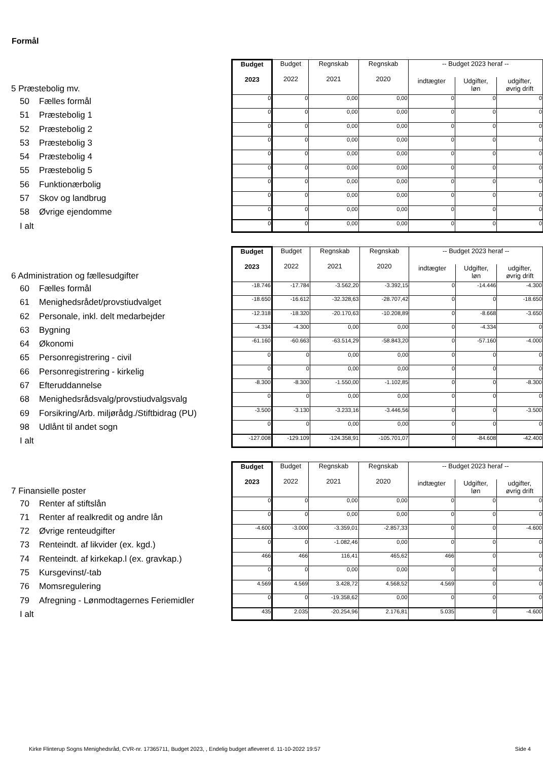Formål
5 Præstebolig mv.
50 Fælles formål
51 Præstebolig 1
52 Præstebolig 2
53 Præstebolig 3
54 Præstebolig 4
55 Præstebolig 5
56 Funktionærbolig
57 Skov og landbrug
58 Øvrige ejendomme
I alt
| Budget 2023 | Budget 2022 | Regnskab 2021 | Regnskab 2020 | -- Budget 2023 heraf -- | | |
| --- | --- | --- | --- | --- | --- | --- |
| | | | | indtægter | Udgifter, løn | udgifter, øvrig drift |
| 0 | 0 | 0,00 | 0,00 | 0 | 0 | 0 |
| 0 | 0 | 0,00 | 0,00 | 0 | 0 | 0 |
| 0 | 0 | 0,00 | 0,00 | 0 | 0 | 0 |
| 0 | 0 | 0,00 | 0,00 | 0 | 0 | 0 |
| 0 | 0 | 0,00 | 0,00 | 0 | 0 | 0 |
| 0 | 0 | 0,00 | 0,00 | 0 | 0 | 0 |
| 0 | 0 | 0,00 | 0,00 | 0 | 0 | 0 |
| 0 | 0 | 0,00 | 0,00 | 0 | 0 | 0 |
| 0 | 0 | 0,00 | 0,00 | 0 | 0 | 0 |
| 0 | 0 | 0,00 | 0,00 | 0 | 0 | 0 |
6 Administration og fællesudgifter
60 Fælles formål
61 Menighedsrådet/provstiudvalget
62 Personale, inkl. delt medarbejder
63 Bygning
64 Økonomi
65 Personregistrering - civil
66 Personregistrering - kirkelig
67 Efteruddannelse
68 Menighedsrådsvalg/provstiudvalgsvalg
69 Forsikring/Arb. miljørådg./Stiftbidrag (PU)
98 Udlånt til andet sogn
I alt
| Budget 2023 | Budget 2022 | Regnskab 2021 | Regnskab 2020 | -- Budget 2023 heraf -- | | |
| --- | --- | --- | --- | --- | --- | --- |
| | | | | indtægter | Udgifter, løn | udgifter, øvrig drift |
| -18.746 | -17.784 | -3.562,20 | -3.392,15 | 0 | -14.446 | -4.300 |
| -18.650 | -16.612 | -32.328,63 | -28.707,42 | 0 | 0 | -18.650 |
| -12.318 | -18.320 | -20.170,63 | -10.208,89 | 0 | -8.668 | -3.650 |
| -4.334 | -4.300 | 0,00 | 0,00 | 0 | -4.334 | 0 |
| -61.160 | -60.663 | -63.514,29 | -58.843,20 | 0 | -57.160 | -4.000 |
| 0 | 0 | 0,00 | 0,00 | 0 | 0 | 0 |
| 0 | 0 | 0,00 | 0,00 | 0 | 0 | 0 |
| -8.300 | -8.300 | -1.550,00 | -1.102,85 | 0 | 0 | -8.300 |
| 0 | 0 | 0,00 | 0,00 | 0 | 0 | 0 |
| -3.500 | -3.130 | -3.233,16 | -3.446,56 | 0 | 0 | -3.500 |
| 0 | 0 | 0,00 | 0,00 | 0 | 0 | 0 |
| -127.008 | -129.109 | -124.358,91 | -105.701,07 | 0 | -84.608 | -42.400 |
7 Finansielle poster
70 Renter af stiftslån
71 Renter af realkredit og andre lån
72 Øvrige renteudgifter
73 Renteindt. af likvider (ex. kgd.)
74 Renteindt. af kirkekap.l (ex. gravkap.)
75 Kursgevinst/-tab
76 Momsregulering
79 Afregning - Lønmodtagernes Feriemidler
I alt
| Budget 2023 | Budget 2022 | Regnskab 2021 | Regnskab 2020 | -- Budget 2023 heraf -- | | |
| --- | --- | --- | --- | --- | --- | --- |
| | | | | indtægter | Udgifter, løn | udgifter, øvrig drift |
| 0 | 0 | 0,00 | 0,00 | 0 | 0 | 0 |
| 0 | 0 | 0,00 | 0,00 | 0 | 0 | 0 |
| -4.600 | -3.000 | -3.359,01 | -2.857,33 | 0 | 0 | -4.600 |
| 0 | 0 | -1.082,46 | 0,00 | 0 | 0 | 0 |
| 466 | 466 | 116,41 | 465,62 | 466 | 0 | 0 |
| 0 | 0 | 0,00 | 0,00 | 0 | 0 | 0 |
| 4.569 | 4.569 | 3.428,72 | 4.568,52 | 4.569 | 0 | 0 |
| 0 | 0 | -19.358,62 | 0,00 | 0 | 0 | 0 |
| 435 | 2.035 | -20.254,96 | 2.176,81 | 5.035 | 0 | -4.600 |
Kirke Flinterup Sogns Menighedsråd, CVR-nr. 17365711, Budget 2023, , Endelig budget afleveret d. 11-10-2022 19:57 Side 4